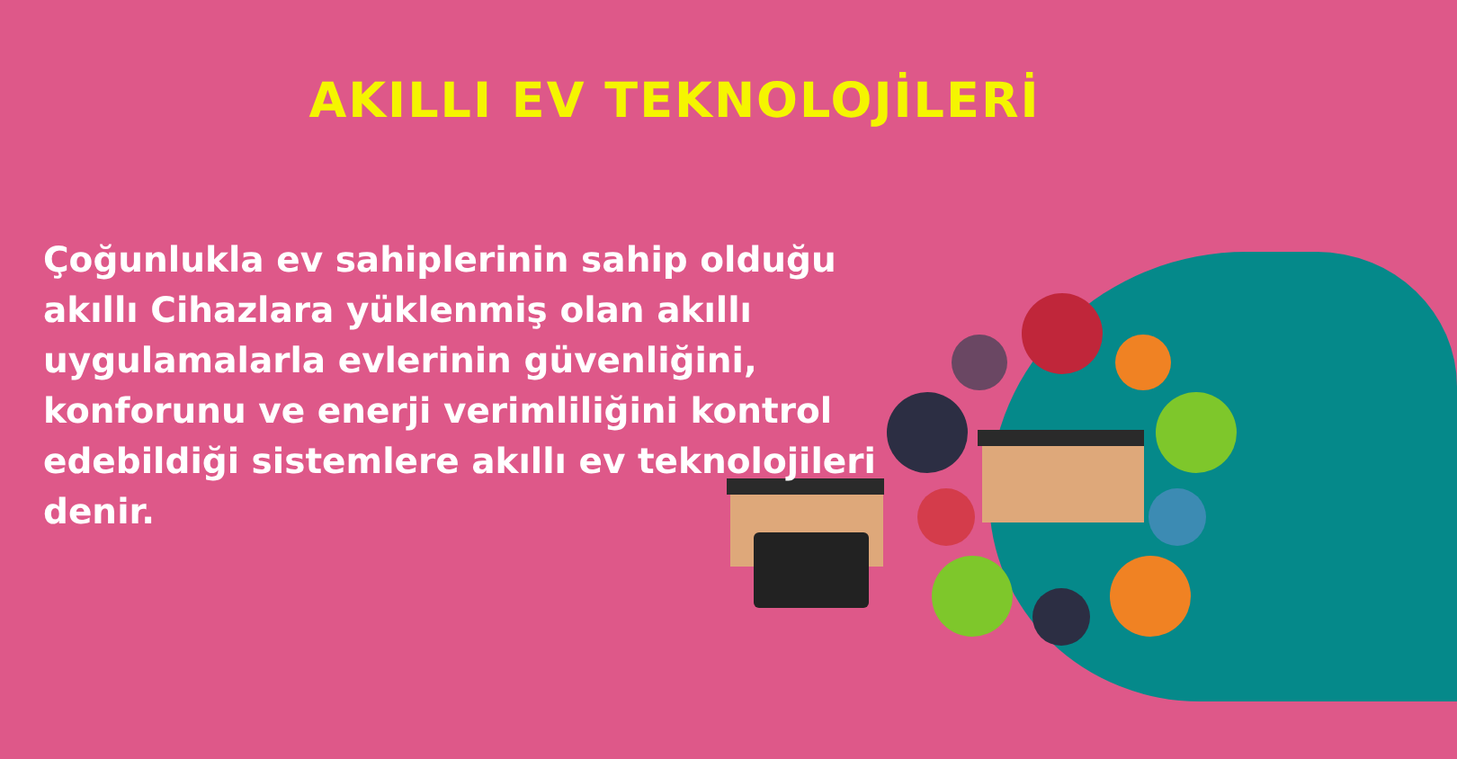AKILLI EV TEKNOLOJİLERİ
Çoğunlukla ev sahiplerinin sahip olduğu akıllı Cihazlara yüklenmiş olan akıllı uygulamalarla evlerinin güvenliğini, konforunu ve enerji verimliliğini kontrol edebildiği sistemlere akıllı ev teknolojileri denir.